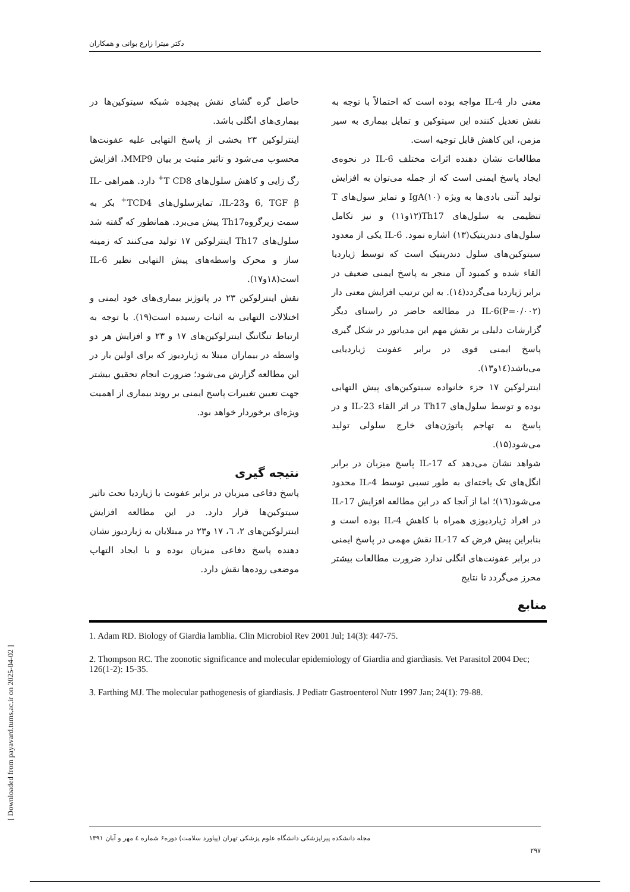دکتر میترا زارع بوانی و همکاران
معنی دار IL-4 مواجه بوده است که احتمالاً با توجه به نقش تعدیل کننده این سیتوکین و تمایل بیماری به سیر مزمن، این کاهش قابل توجیه است.
مطالعات نشان دهنده اثرات مختلف IL-6 در نحوه‌ی ایجاد پاسخ ایمنی است که از جمله می‌توان به افزایش تولید آنتی بادی‌ها به ویژه IgA(۱۰) و تمایز سول‌های T تنظیمی به سلول‌های Th17(۱۲و۱۱) و نیز تکامل سلول‌های دندریتیک(۱۳) اشاره نمود. IL-6 یکی از معدود سیتوکین‌های سلول دندریتیک است که توسط ژیاردیا القاء شده و کمبود آن منجر به پاسخ ایمنی ضعیف در برابر ژیاردیا می‌گردد(۱٤). به این ترتیب افزایش معنی دار IL-6(P=۰/۰۰۲) در مطالعه حاضر در راستای دیگر گزارشات دلیلی بر نقش مهم این مدیاتور در شکل گیری پاسخ ایمنی قوی در برابر عفونت ژیاردیایی می‌باشد(۱٤و۱۳).
اینترلوکین ۱۷ جزء خانواده سیتوکین‌های پیش التهابی بوده و توسط سلول‌های Th17 در اثر القاء IL-23 و در پاسخ به تهاجم پاتوژن‌های خارج سلولی تولید می‌شود(۱۵).
شواهد نشان می‌دهد که IL-17 پاسخ میزبان در برابر انگل‌های تک یاخته‌ای به طور نسبی توسط IL-4 محدود می‌شود(۱٦)؛ اما از آنجا که در این مطالعه افزایش IL-17 در افراد ژیاردیوزی همراه با کاهش IL-4 بوده است و بنابراین پیش فرض که IL-17 نقش مهمی در پاسخ ایمنی در برابر عفونت‌های انگلی ندارد ضرورت مطالعات بیشتر محرز می‌گردد تا نتایج
حاصل گره گشای نقش پیچیده شبکه سیتوکین‌ها در بیماری‌های انگلی باشد.
اینترلوکین ۲۳ بخشی از پاسخ التهابی علیه عفونت‌ها محسوب می‌شود و تاثیر مثبت بر بیان MMP9، افزایش رگ زایی و کاهش سلول‌های T CD8<sup>+</sup> دارد. همراهی IL-6, TGF β وIL-23، تمایزسلول‌های TCD4<sup>+</sup> بکر به سمت زیرگروهTh17 پیش می‌برد. همانطور که گفته شد سلول‌های Th17 اینترلوکین ۱۷ تولید می‌کنند که زمینه ساز و محرک واسطه‌های پیش التهابی نظیر IL-6 است(۱۸و۱۷).
نقش اینترلوکین ۲۳ در پاتوژنز بیماری‌های خود ایمنی و اختلالات التهابی به اثبات رسیده است(۱۹). با توجه به ارتباط تنگاتنگ اینترلوکین‌های ۱۷ و ۲۳ و افزایش هر دو واسطه در بیماران مبتلا به ژیاردیوز که برای اولین بار در این مطالعه گزارش می‌شود؛ ضرورت انجام تحقیق بیشتر جهت تعیین تغییرات پاسخ ایمنی بر روند بیماری از اهمیت ویژه‌ای برخوردار خواهد بود.
نتیجه گیری
پاسخ دفاعی میزبان در برابر عفونت با ژیاردیا تحت تاثیر سیتوکین‌ها قرار دارد. در این مطالعه افزایش اینترلوکین‌های ۲، ٦، ۱۷ و۲۳ در مبتلایان به ژیاردیوز نشان دهنده پاسخ دفاعی میزبان بوده و با ایجاد التهاب موضعی روده‌ها نقش دارد.
منابع
1. Adam RD. Biology of Giardia lamblia. Clin Microbiol Rev 2001 Jul; 14(3): 447-75.
2. Thompson RC. The zoonotic significance and molecular epidemiology of Giardia and giardiasis. Vet Parasitol 2004 Dec; 126(1-2): 15-35.
3. Farthing MJ. The molecular pathogenesis of giardiasis. J Pediatr Gastroenterol Nutr 1997 Jan; 24(1): 79-88.
مجله دانشکده پیراپزشکی دانشگاه علوم پزشکی تهران (پیاورد سلامت) دوره۶ شماره ٤ مهر و آبان ۱۳۹۱
۲۹۷
[ Downloaded from payavard.tums.ac.ir on 2025-04-02 ]